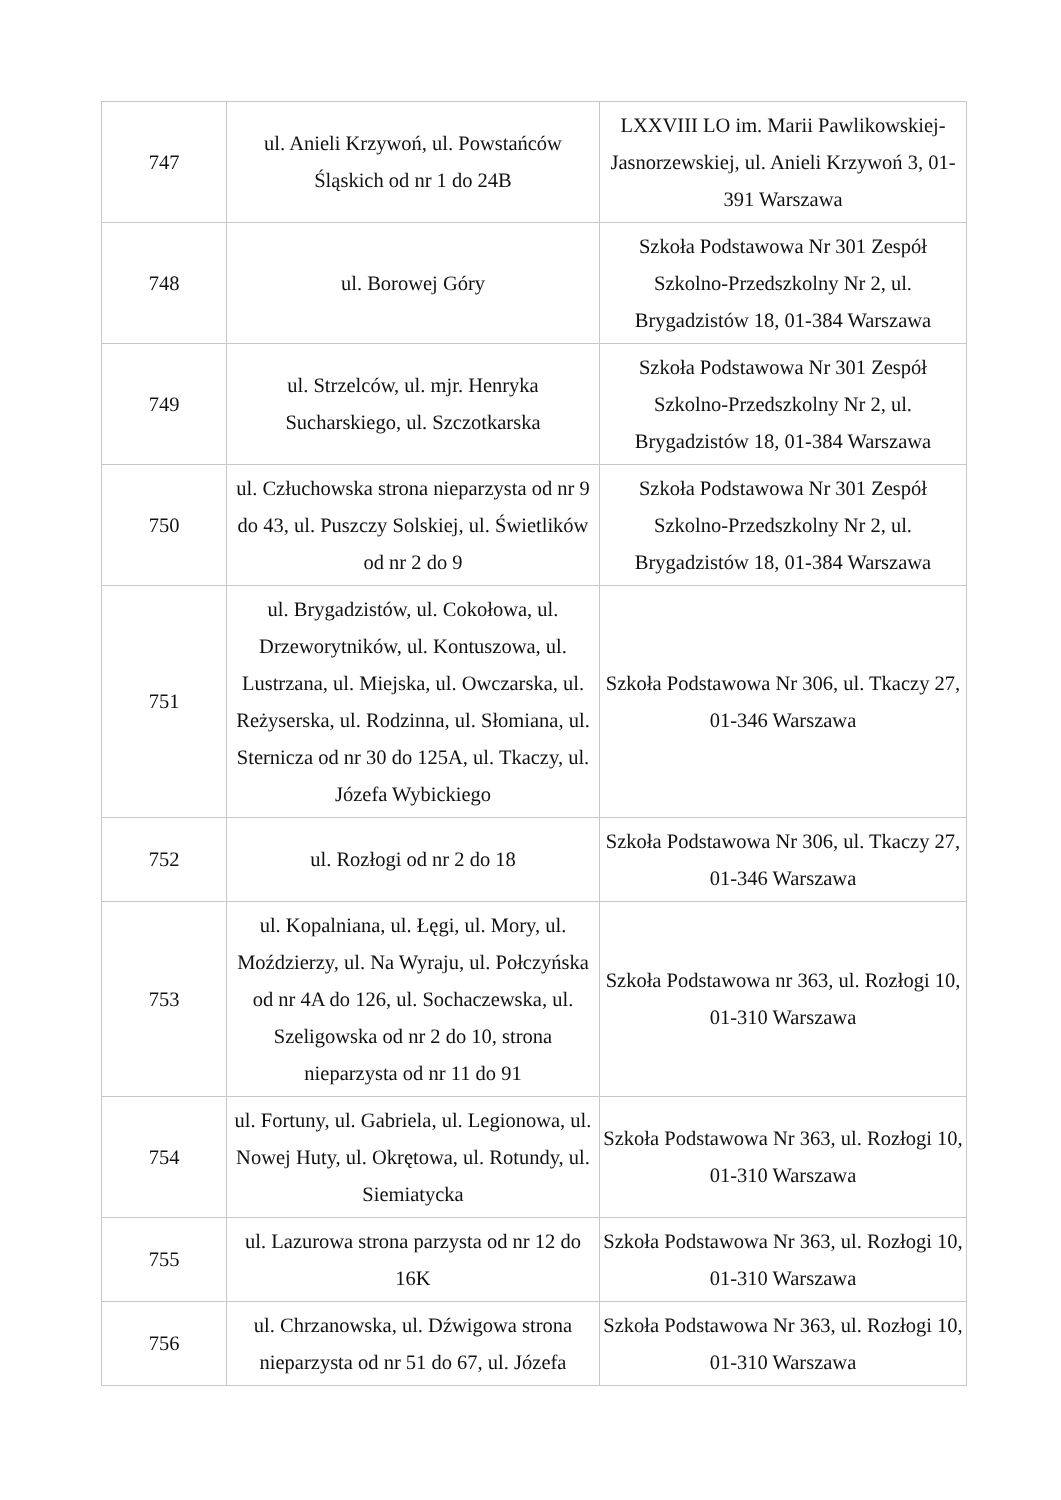| 747 | ul. Anieli Krzywoń, ul. Powstańców Śląskich od nr 1 do 24B | LXXVIII LO im. Marii Pawlikowskiej-Jasnorzewskiej, ul. Anieli Krzywoń 3, 01-391 Warszawa |
| 748 | ul. Borowej Góry | Szkoła Podstawowa Nr 301 Zespół Szkolno-Przedszkolny Nr 2, ul. Brygadzistów 18, 01-384 Warszawa |
| 749 | ul. Strzelców, ul. mjr. Henryka Sucharskiego, ul. Szczotkarska | Szkoła Podstawowa Nr 301 Zespół Szkolno-Przedszkolny Nr 2, ul. Brygadzistów 18, 01-384 Warszawa |
| 750 | ul. Człuchowska strona nieparzysta od nr 9 do 43, ul. Puszczy Solskiej, ul. Świetlików od nr 2 do 9 | Szkoła Podstawowa Nr 301 Zespół Szkolno-Przedszkolny Nr 2, ul. Brygadzistów 18, 01-384 Warszawa |
| 751 | ul. Brygadzistów, ul. Cokołowa, ul. Drzeworytników, ul. Kontuszowa, ul. Lustrzana, ul. Miejska, ul. Owczarska, ul. Reżyserska, ul. Rodzinna, ul. Słomiana, ul. Sternicza od nr 30 do 125A, ul. Tkaczy, ul. Józefa Wybickiego | Szkoła Podstawowa Nr 306, ul. Tkaczy 27, 01-346 Warszawa |
| 752 | ul. Rozłogi od nr 2 do 18 | Szkoła Podstawowa Nr 306, ul. Tkaczy 27, 01-346 Warszawa |
| 753 | ul. Kopalniana, ul. Łęgi, ul. Mory, ul. Moździerzy, ul. Na Wyraju, ul. Połczyńska od nr 4A do 126, ul. Sochaczewska, ul. Szeligowska od nr 2 do 10, strona nieparzysta od nr 11 do 91 | Szkoła Podstawowa nr 363, ul. Rozłogi 10, 01-310 Warszawa |
| 754 | ul. Fortuny, ul. Gabriela, ul. Legionowa, ul. Nowej Huty, ul. Okrętowa, ul. Rotundy, ul. Siemiatycka | Szkoła Podstawowa Nr 363, ul. Rozłogi 10, 01-310 Warszawa |
| 755 | ul. Lazurowa strona parzysta od nr 12 do 16K | Szkoła Podstawowa Nr 363, ul. Rozłogi 10, 01-310 Warszawa |
| 756 | ul. Chrzanowska, ul. Dźwigowa strona nieparzysta od nr 51 do 67, ul. Józefa | Szkoła Podstawowa Nr 363, ul. Rozłogi 10, 01-310 Warszawa |